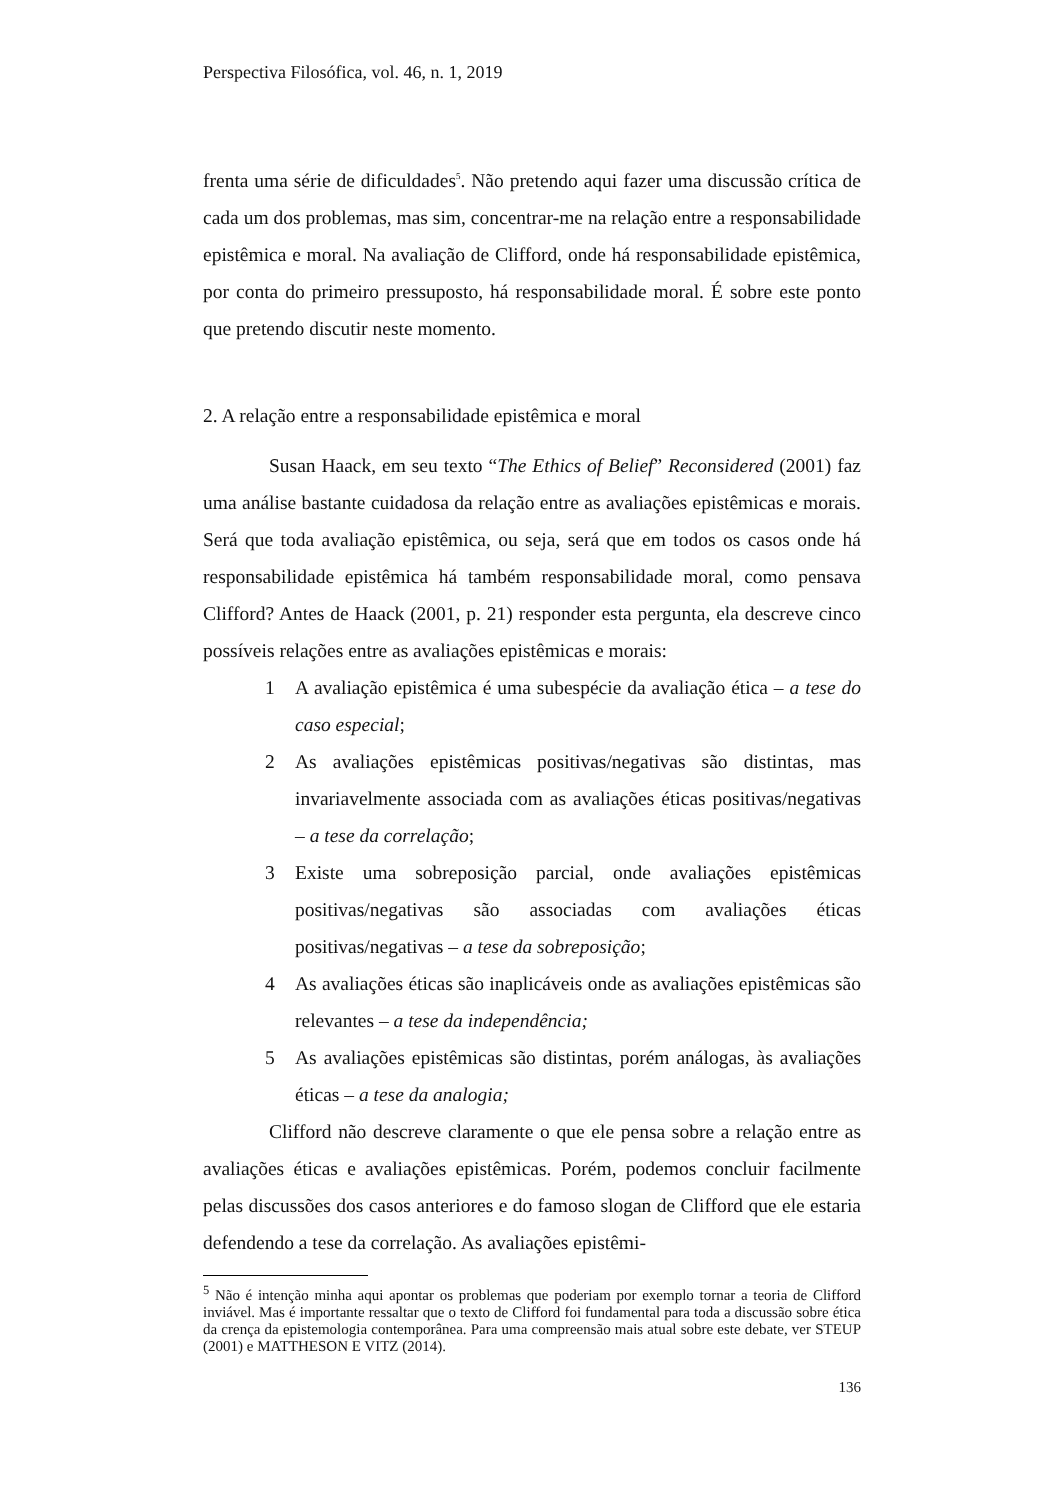Perspectiva Filosófica, vol. 46, n. 1, 2019
frenta uma série de dificuldades<sup>5</sup>. Não pretendo aqui fazer uma discussão crítica de cada um dos problemas, mas sim, concentrar-me na relação entre a responsabilidade epistêmica e moral. Na avaliação de Clifford, onde há responsabilidade epistêmica, por conta do primeiro pressuposto, há responsabilidade moral. É sobre este ponto que pretendo discutir neste momento.
2. A relação entre a responsabilidade epistêmica e moral
Susan Haack, em seu texto “The Ethics of Belief” Reconsidered (2001) faz uma análise bastante cuidadosa da relação entre as avaliações epistêmicas e morais. Será que toda avaliação epistêmica, ou seja, será que em todos os casos onde há responsabilidade epistêmica há também responsabilidade moral, como pensava Clifford? Antes de Haack (2001, p. 21) responder esta pergunta, ela descreve cinco possíveis relações entre as avaliações epistêmicas e morais:
1 A avaliação epistêmica é uma subespécie da avaliação ética – a tese do caso especial;
2 As avaliações epistêmicas positivas/negativas são distintas, mas invariavelmente associada com as avaliações éticas positivas/negativas – a tese da correlação;
3 Existe uma sobreposição parcial, onde avaliações epistêmicas positivas/negativas são associadas com avaliações éticas positivas/negativas – a tese da sobreposição;
4 As avaliações éticas são inaplicáveis onde as avaliações epistêmicas são relevantes – a tese da independência;
5 As avaliações epistêmicas são distintas, porém análogas, às avaliações éticas – a tese da analogia;
Clifford não descreve claramente o que ele pensa sobre a relação entre as avaliações éticas e avaliações epistêmicas. Porém, podemos concluir facilmente pelas discussões dos casos anteriores e do famoso slogan de Clifford que ele estaria defendendo a tese da correlação. As avaliações epistêmi-
<sup>5</sup> Não é intenção minha aqui apontar os problemas que poderiam por exemplo tornar a teoria de Clifford inviável. Mas é importante ressaltar que o texto de Clifford foi fundamental para toda a discussão sobre ética da crença da epistemologia contemporânea. Para uma compreensão mais atual sobre este debate, ver STEUP (2001) e MATTHESON E VITZ (2014).
136